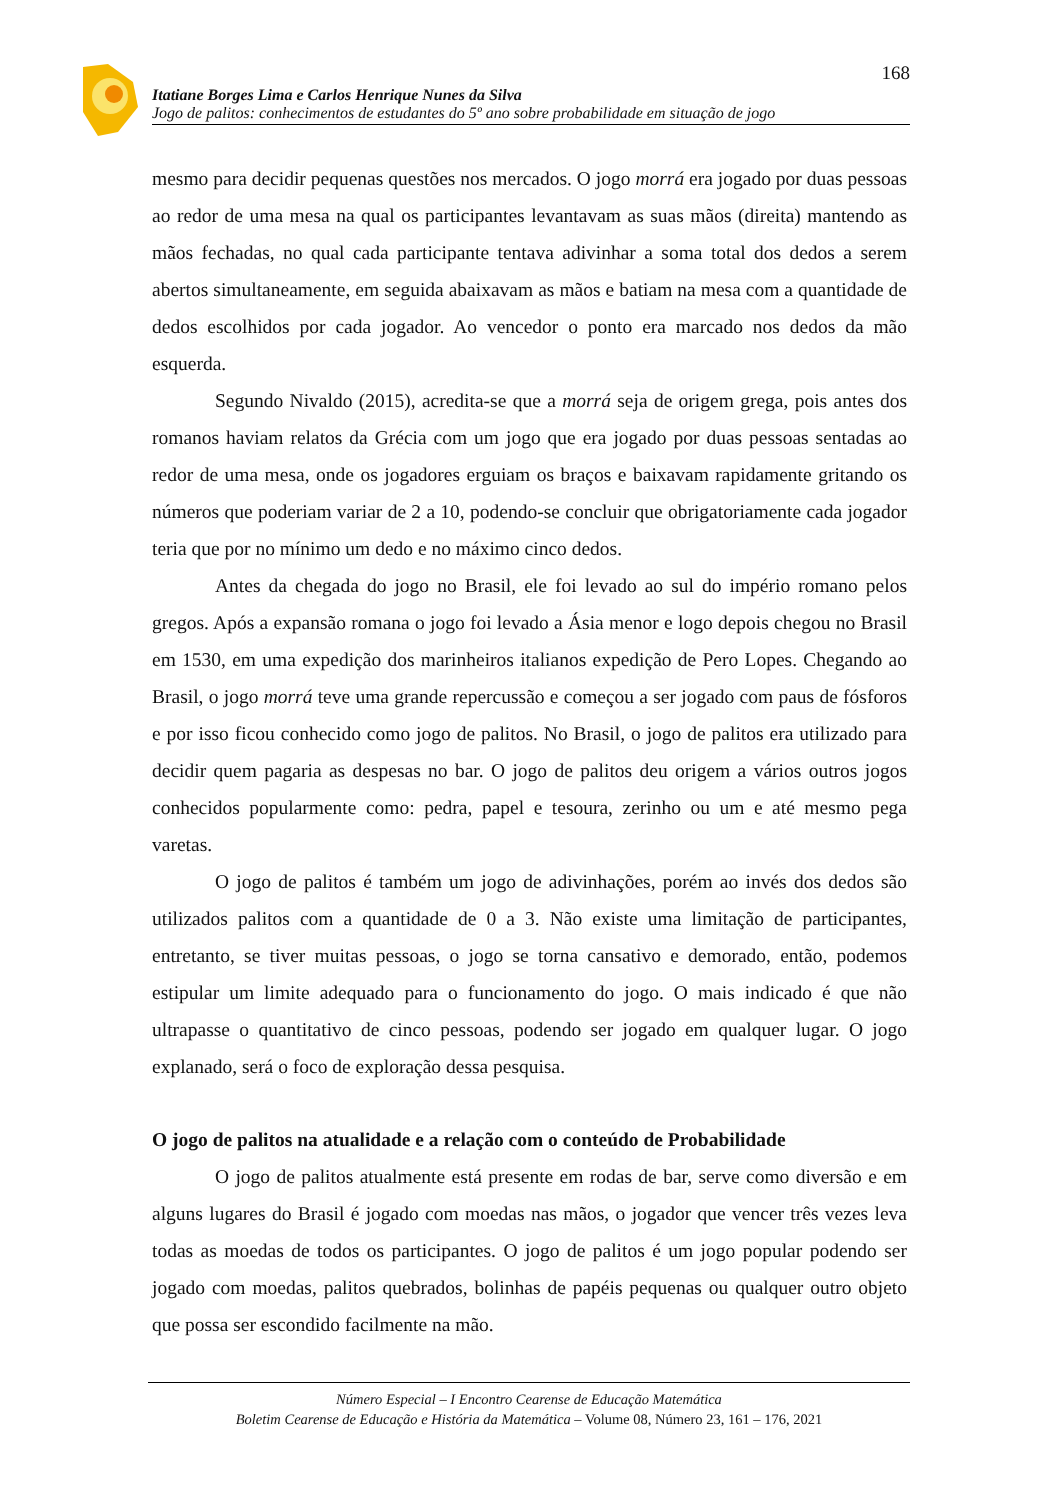168
Itatiane Borges Lima e Carlos Henrique Nunes da Silva
Jogo de palitos: conhecimentos de estudantes do 5º ano sobre probabilidade em situação de jogo
mesmo para decidir pequenas questões nos mercados. O jogo morrá era jogado por duas pessoas ao redor de uma mesa na qual os participantes levantavam as suas mãos (direita) mantendo as mãos fechadas, no qual cada participante tentava adivinhar a soma total dos dedos a serem abertos simultaneamente, em seguida abaixavam as mãos e batiam na mesa com a quantidade de dedos escolhidos por cada jogador. Ao vencedor o ponto era marcado nos dedos da mão esquerda.
Segundo Nivaldo (2015), acredita-se que a morrá seja de origem grega, pois antes dos romanos haviam relatos da Grécia com um jogo que era jogado por duas pessoas sentadas ao redor de uma mesa, onde os jogadores erguiam os braços e baixavam rapidamente gritando os números que poderiam variar de 2 a 10, podendo-se concluir que obrigatoriamente cada jogador teria que por no mínimo um dedo e no máximo cinco dedos.
Antes da chegada do jogo no Brasil, ele foi levado ao sul do império romano pelos gregos. Após a expansão romana o jogo foi levado a Ásia menor e logo depois chegou no Brasil em 1530, em uma expedição dos marinheiros italianos expedição de Pero Lopes. Chegando ao Brasil, o jogo morrá teve uma grande repercussão e começou a ser jogado com paus de fósforos e por isso ficou conhecido como jogo de palitos. No Brasil, o jogo de palitos era utilizado para decidir quem pagaria as despesas no bar. O jogo de palitos deu origem a vários outros jogos conhecidos popularmente como: pedra, papel e tesoura, zerinho ou um e até mesmo pega varetas.
O jogo de palitos é também um jogo de adivinhações, porém ao invés dos dedos são utilizados palitos com a quantidade de 0 a 3. Não existe uma limitação de participantes, entretanto, se tiver muitas pessoas, o jogo se torna cansativo e demorado, então, podemos estipular um limite adequado para o funcionamento do jogo. O mais indicado é que não ultrapasse o quantitativo de cinco pessoas, podendo ser jogado em qualquer lugar. O jogo explanado, será o foco de exploração dessa pesquisa.
O jogo de palitos na atualidade e a relação com o conteúdo de Probabilidade
O jogo de palitos atualmente está presente em rodas de bar, serve como diversão e em alguns lugares do Brasil é jogado com moedas nas mãos, o jogador que vencer três vezes leva todas as moedas de todos os participantes. O jogo de palitos é um jogo popular podendo ser jogado com moedas, palitos quebrados, bolinhas de papéis pequenas ou qualquer outro objeto que possa ser escondido facilmente na mão.
Número Especial – I Encontro Cearense de Educação Matemática
Boletim Cearense de Educação e História da Matemática – Volume 08, Número 23, 161 – 176, 2021